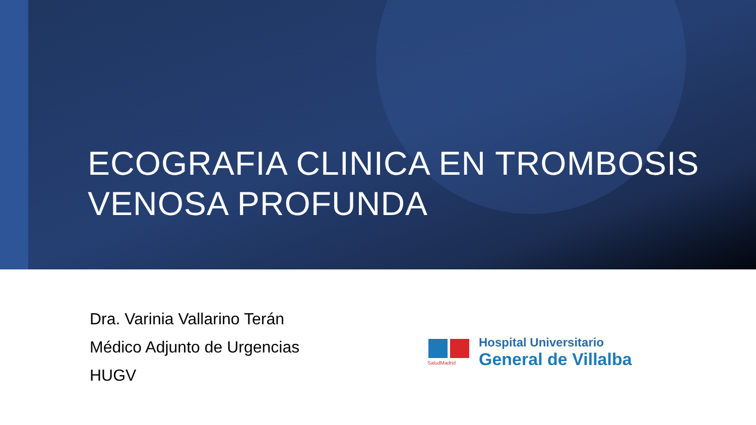ECOGRAFIA CLINICA EN TROMBOSIS VENOSA PROFUNDA
Dra. Varinia Vallarino Terán
Médico Adjunto de Urgencias
HUGV
SaludMadrid
Hospital Universitario
General de Villalba